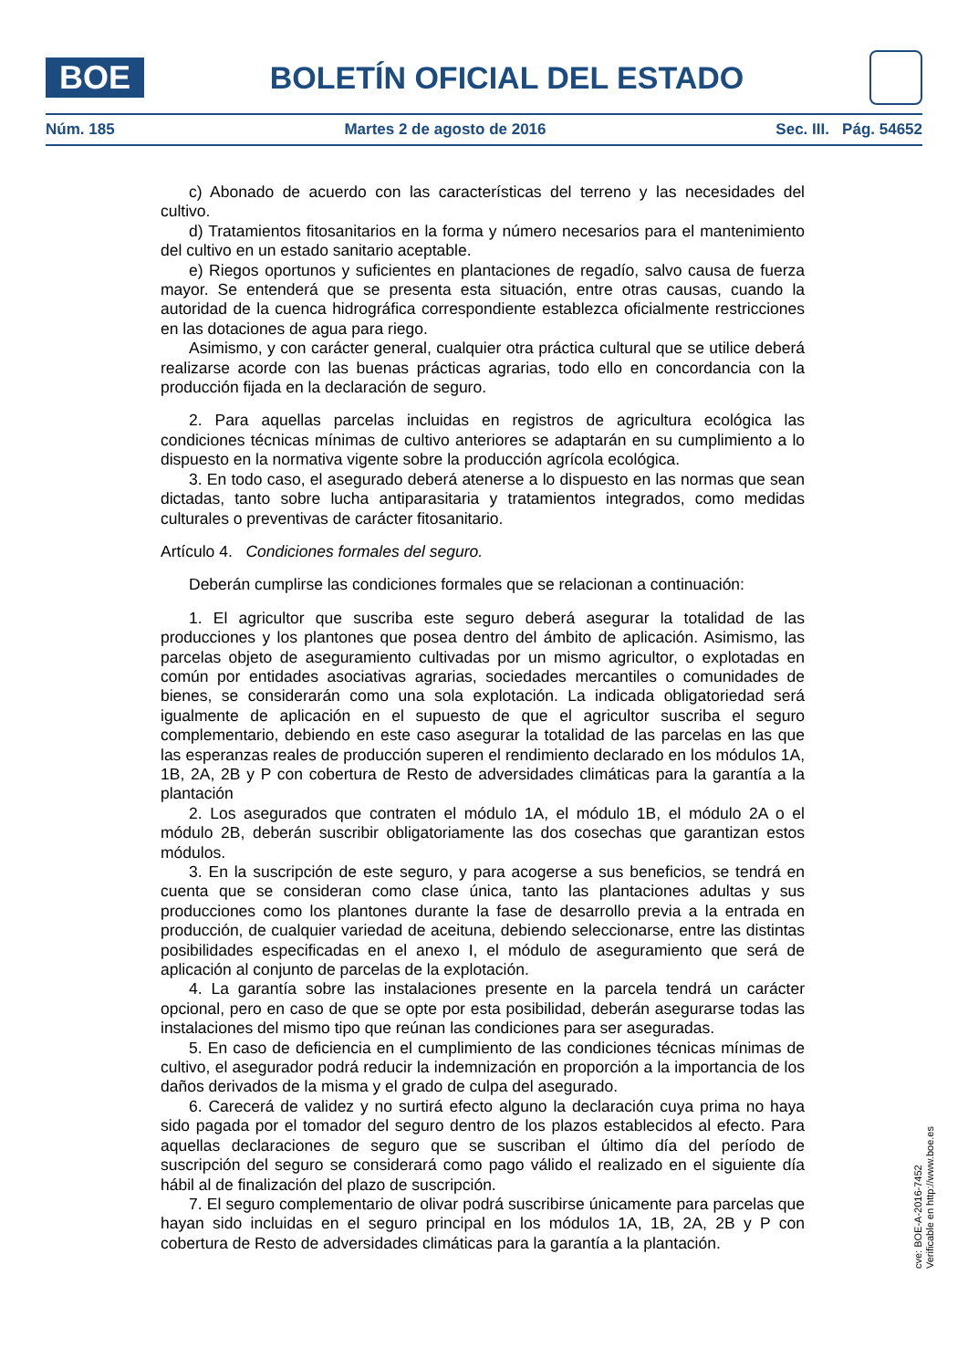BOE
BOLETÍN OFICIAL DEL ESTADO
Núm. 185 Martes 2 de agosto de 2016 Sec. III. Pág. 54652
c) Abonado de acuerdo con las características del terreno y las necesidades del cultivo.
d) Tratamientos fitosanitarios en la forma y número necesarios para el mantenimiento del cultivo en un estado sanitario aceptable.
e) Riegos oportunos y suficientes en plantaciones de regadío, salvo causa de fuerza mayor. Se entenderá que se presenta esta situación, entre otras causas, cuando la autoridad de la cuenca hidrográfica correspondiente establezca oficialmente restricciones en las dotaciones de agua para riego.
Asimismo, y con carácter general, cualquier otra práctica cultural que se utilice deberá realizarse acorde con las buenas prácticas agrarias, todo ello en concordancia con la producción fijada en la declaración de seguro.
2. Para aquellas parcelas incluidas en registros de agricultura ecológica las condiciones técnicas mínimas de cultivo anteriores se adaptarán en su cumplimiento a lo dispuesto en la normativa vigente sobre la producción agrícola ecológica.
3. En todo caso, el asegurado deberá atenerse a lo dispuesto en las normas que sean dictadas, tanto sobre lucha antiparasitaria y tratamientos integrados, como medidas culturales o preventivas de carácter fitosanitario.
Artículo 4. Condiciones formales del seguro.
Deberán cumplirse las condiciones formales que se relacionan a continuación:
1. El agricultor que suscriba este seguro deberá asegurar la totalidad de las producciones y los plantones que posea dentro del ámbito de aplicación. Asimismo, las parcelas objeto de aseguramiento cultivadas por un mismo agricultor, o explotadas en común por entidades asociativas agrarias, sociedades mercantiles o comunidades de bienes, se considerarán como una sola explotación. La indicada obligatoriedad será igualmente de aplicación en el supuesto de que el agricultor suscriba el seguro complementario, debiendo en este caso asegurar la totalidad de las parcelas en las que las esperanzas reales de producción superen el rendimiento declarado en los módulos 1A, 1B, 2A, 2B y P con cobertura de Resto de adversidades climáticas para la garantía a la plantación
2. Los asegurados que contraten el módulo 1A, el módulo 1B, el módulo 2A o el módulo 2B, deberán suscribir obligatoriamente las dos cosechas que garantizan estos módulos.
3. En la suscripción de este seguro, y para acogerse a sus beneficios, se tendrá en cuenta que se consideran como clase única, tanto las plantaciones adultas y sus producciones como los plantones durante la fase de desarrollo previa a la entrada en producción, de cualquier variedad de aceituna, debiendo seleccionarse, entre las distintas posibilidades especificadas en el anexo I, el módulo de aseguramiento que será de aplicación al conjunto de parcelas de la explotación.
4. La garantía sobre las instalaciones presente en la parcela tendrá un carácter opcional, pero en caso de que se opte por esta posibilidad, deberán asegurarse todas las instalaciones del mismo tipo que reúnan las condiciones para ser aseguradas.
5. En caso de deficiencia en el cumplimiento de las condiciones técnicas mínimas de cultivo, el asegurador podrá reducir la indemnización en proporción a la importancia de los daños derivados de la misma y el grado de culpa del asegurado.
6. Carecerá de validez y no surtirá efecto alguno la declaración cuya prima no haya sido pagada por el tomador del seguro dentro de los plazos establecidos al efecto. Para aquellas declaraciones de seguro que se suscriban el último día del período de suscripción del seguro se considerará como pago válido el realizado en el siguiente día hábil al de finalización del plazo de suscripción.
7. El seguro complementario de olivar podrá suscribirse únicamente para parcelas que hayan sido incluidas en el seguro principal en los módulos 1A, 1B, 2A, 2B y P con cobertura de Resto de adversidades climáticas para la garantía a la plantación.
cve: BOE-A-2016-7452
Verificable en http://www.boe.es